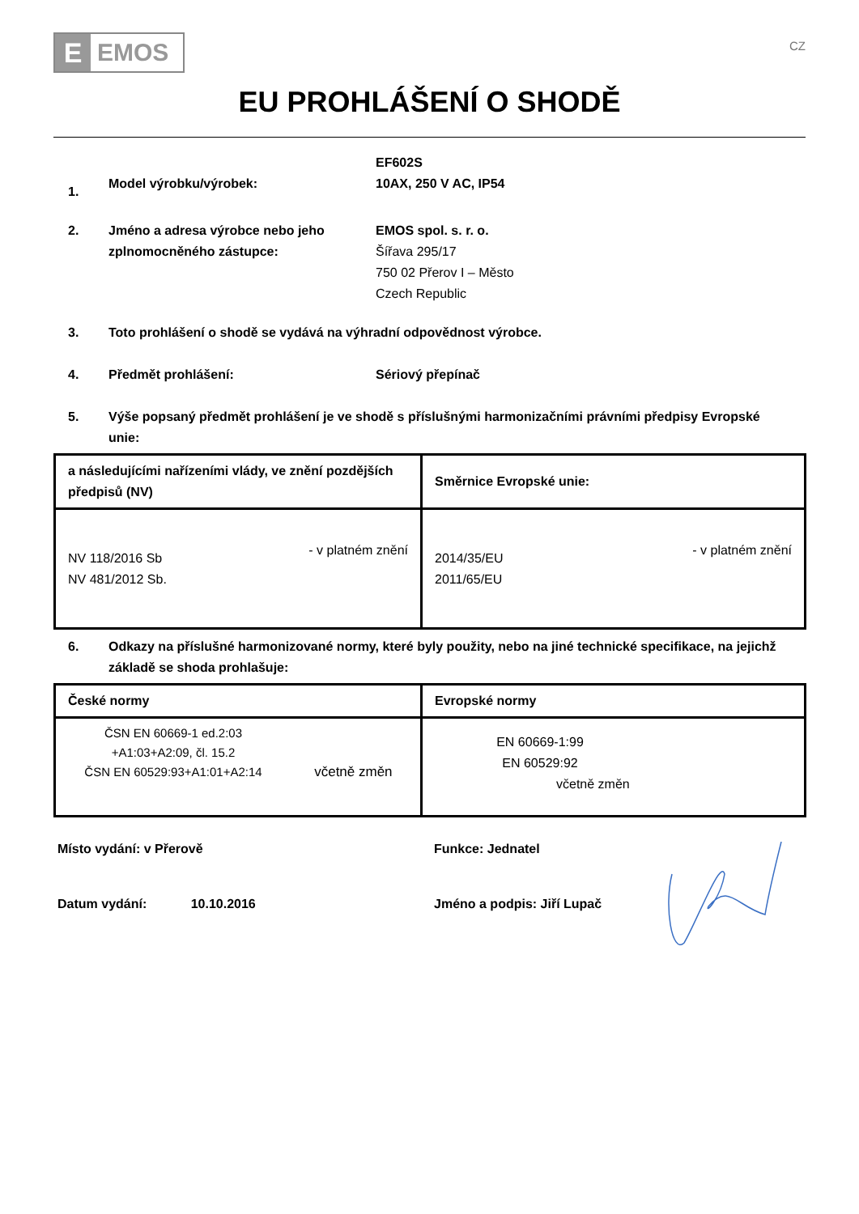E
EMOS
CZ
EU PROHLÁŠENÍ O SHODĚ
1.
Model výrobku/výrobek:
EF602S
10AX, 250 V AC, IP54
2. Jméno a adresa výrobce nebo jeho zplnomocněného zástupce:
EMOS spol. s. r. o.
Šířava 295/17
750 02 Přerov I – Město
Czech Republic
3. Toto prohlášení o shodě se vydává na výhradní odpovědnost výrobce.
4. Předmět prohlášení: Sériový přepínač
5. Výše popsaný předmět prohlášení je ve shodě s příslušnými harmonizačními právními předpisy Evropské unie:
| a následujícími nařízeními vlády, ve znění pozdějších předpisů (NV) | Směrnice Evropské unie: |
| --- | --- |
| NV 118/2016 Sb NV 481/2012 Sb. - v platném znění | 2014/35/EU 2011/65/EU - v platném znění |
6. Odkazy na příslušné harmonizované normy, které byly použity, nebo na jiné technické specifikace, na jejichž základě se shoda prohlašuje:
| České normy | Evropské normy |
| --- | --- |
| ČSN EN 60669-1 ed.2:03 +A1:03+A2:09, čl. 15.2 ČSN EN 60529:93+A1:01+A2:14 včetně změn | EN 60669-1:99 EN 60529:92 včetně změn |
Místo vydání: v Přerově Funkce: Jednatel
Datum vydání: 10.10.2016 Jméno a podpis: Jiří Lupač